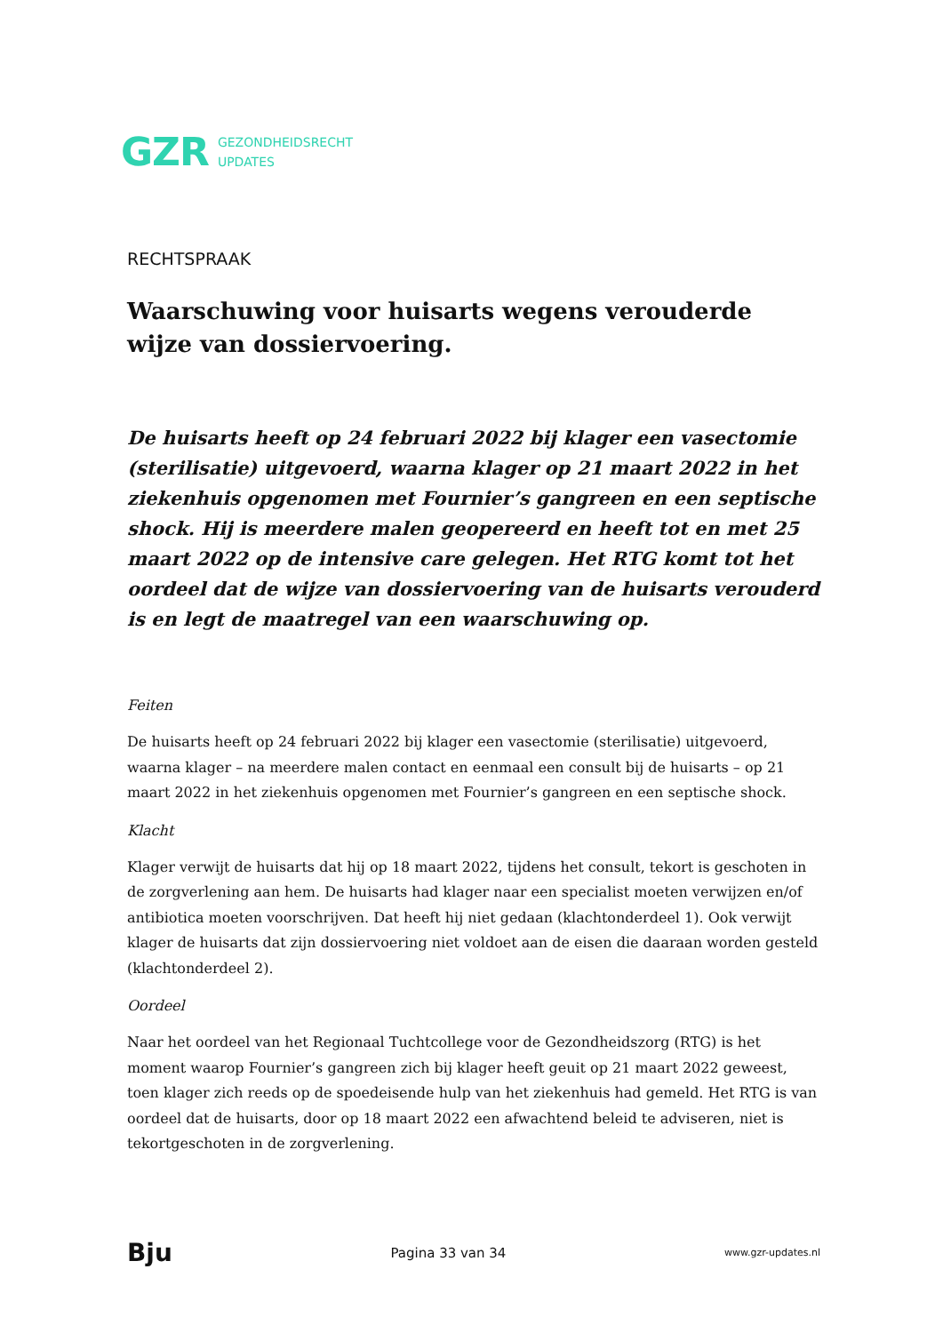GZR GEZONDHEIDSRECHT
UPDATES
RECHTSPRAAK
Waarschuwing voor huisarts wegens verouderde wijze van dossiervoering.
De huisarts heeft op 24 februari 2022 bij klager een vasectomie (sterilisatie) uitgevoerd, waarna klager op 21 maart 2022 in het ziekenhuis opgenomen met Fournier’s gangreen en een septische shock. Hij is meerdere malen geopereerd en heeft tot en met 25 maart 2022 op de intensive care gelegen. Het RTG komt tot het oordeel dat de wijze van dossiervoering van de huisarts verouderd is en legt de maatregel van een waarschuwing op.
Feiten
De huisarts heeft op 24 februari 2022 bij klager een vasectomie (sterilisatie) uitgevoerd, waarna klager – na meerdere malen contact en eenmaal een consult bij de huisarts – op 21 maart 2022 in het ziekenhuis opgenomen met Fournier’s gangreen en een septische shock.
Klacht
Klager verwijt de huisarts dat hij op 18 maart 2022, tijdens het consult, tekort is geschoten in de zorgverlening aan hem. De huisarts had klager naar een specialist moeten verwijzen en/of antibiotica moeten voorschrijven. Dat heeft hij niet gedaan (klachtonderdeel 1). Ook verwijt klager de huisarts dat zijn dossiervoering niet voldoet aan de eisen die daaraan worden gesteld (klachtonderdeel 2).
Oordeel
Naar het oordeel van het Regionaal Tuchtcollege voor de Gezondheidszorg (RTG) is het moment waarop Fournier’s gangreen zich bij klager heeft geuit op 21 maart 2022 geweest, toen klager zich reeds op de spoedeisende hulp van het ziekenhuis had gemeld. Het RTG is van oordeel dat de huisarts, door op 18 maart 2022 een afwachtend beleid te adviseren, niet is tekortgeschoten in de zorgverlening.
Bju Pagina 33 van 34 www.gzr-updates.nl